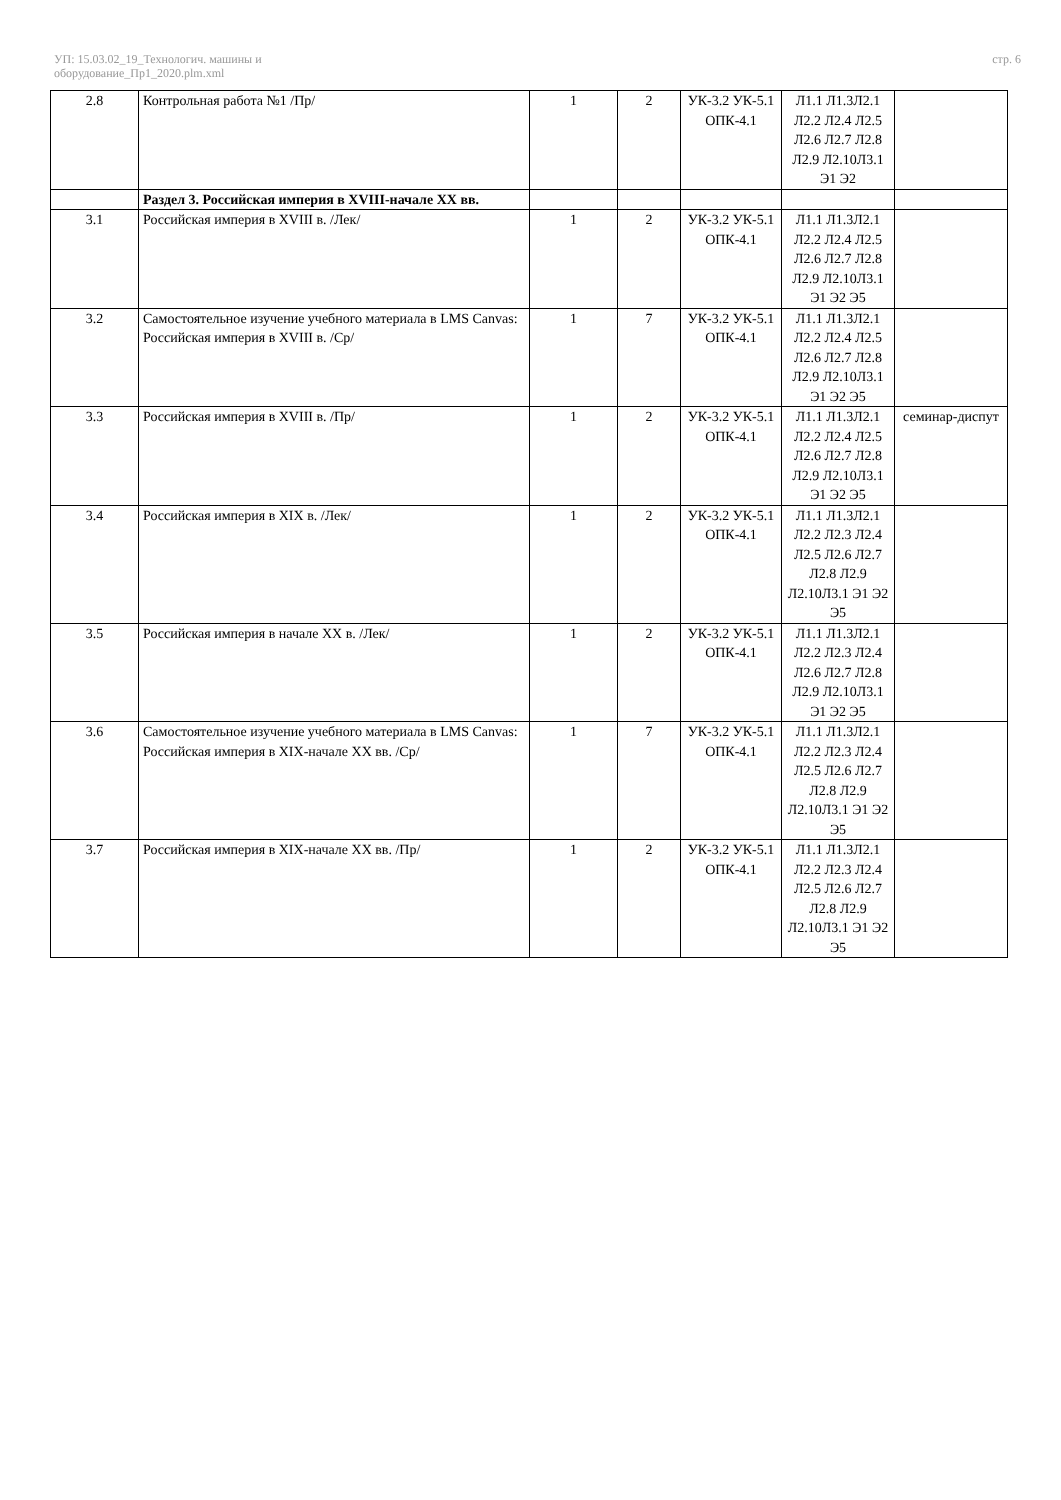УП: 15.03.02_19_Технологич. машины и
оборудование_Пр1_2020.plm.xml
стр. 6
| 2.8 | Контрольная работа №1 /Пр/ | 1 | 2 | УК-3.2 УК-5.1 ОПК-4.1 | Л1.1 Л1.3Л2.1 Л2.2 Л2.4 Л2.5 Л2.6 Л2.7 Л2.8 Л2.9 Л2.10Л3.1 Э1 Э2 | |
| | Раздел 3. Российская империя в XVIII-начале XX вв. | | | | | |
| 3.1 | Российская империя в XVIII в. /Лек/ | 1 | 2 | УК-3.2 УК-5.1 ОПК-4.1 | Л1.1 Л1.3Л2.1 Л2.2 Л2.4 Л2.5 Л2.6 Л2.7 Л2.8 Л2.9 Л2.10Л3.1 Э1 Э2 Э5 | |
| 3.2 | Самостоятельное изучение учебного материала в LMS Canvas: Российская империя в XVIII в. /Ср/ | 1 | 7 | УК-3.2 УК-5.1 ОПК-4.1 | Л1.1 Л1.3Л2.1 Л2.2 Л2.4 Л2.5 Л2.6 Л2.7 Л2.8 Л2.9 Л2.10Л3.1 Э1 Э2 Э5 | |
| 3.3 | Российская империя в XVIII в. /Пр/ | 1 | 2 | УК-3.2 УК-5.1 ОПК-4.1 | Л1.1 Л1.3Л2.1 Л2.2 Л2.4 Л2.5 Л2.6 Л2.7 Л2.8 Л2.9 Л2.10Л3.1 Э1 Э2 Э5 | семинар-диспут |
| 3.4 | Российская империя в XIX в. /Лек/ | 1 | 2 | УК-3.2 УК-5.1 ОПК-4.1 | Л1.1 Л1.3Л2.1 Л2.2 Л2.3 Л2.4 Л2.5 Л2.6 Л2.7 Л2.8 Л2.9 Л2.10Л3.1 Э1 Э2 Э5 | |
| 3.5 | Российская империя в начале XX в. /Лек/ | 1 | 2 | УК-3.2 УК-5.1 ОПК-4.1 | Л1.1 Л1.3Л2.1 Л2.2 Л2.3 Л2.4 Л2.6 Л2.7 Л2.8 Л2.9 Л2.10Л3.1 Э1 Э2 Э5 | |
| 3.6 | Самостоятельное изучение учебного материала в LMS Canvas: Российская империя в XIX-начале XX вв. /Ср/ | 1 | 7 | УК-3.2 УК-5.1 ОПК-4.1 | Л1.1 Л1.3Л2.1 Л2.2 Л2.3 Л2.4 Л2.5 Л2.6 Л2.7 Л2.8 Л2.9 Л2.10Л3.1 Э1 Э2 Э5 | |
| 3.7 | Российская империя в XIX-начале XX вв. /Пр/ | 1 | 2 | УК-3.2 УК-5.1 ОПК-4.1 | Л1.1 Л1.3Л2.1 Л2.2 Л2.3 Л2.4 Л2.5 Л2.6 Л2.7 Л2.8 Л2.9 Л2.10Л3.1 Э1 Э2 Э5 | |